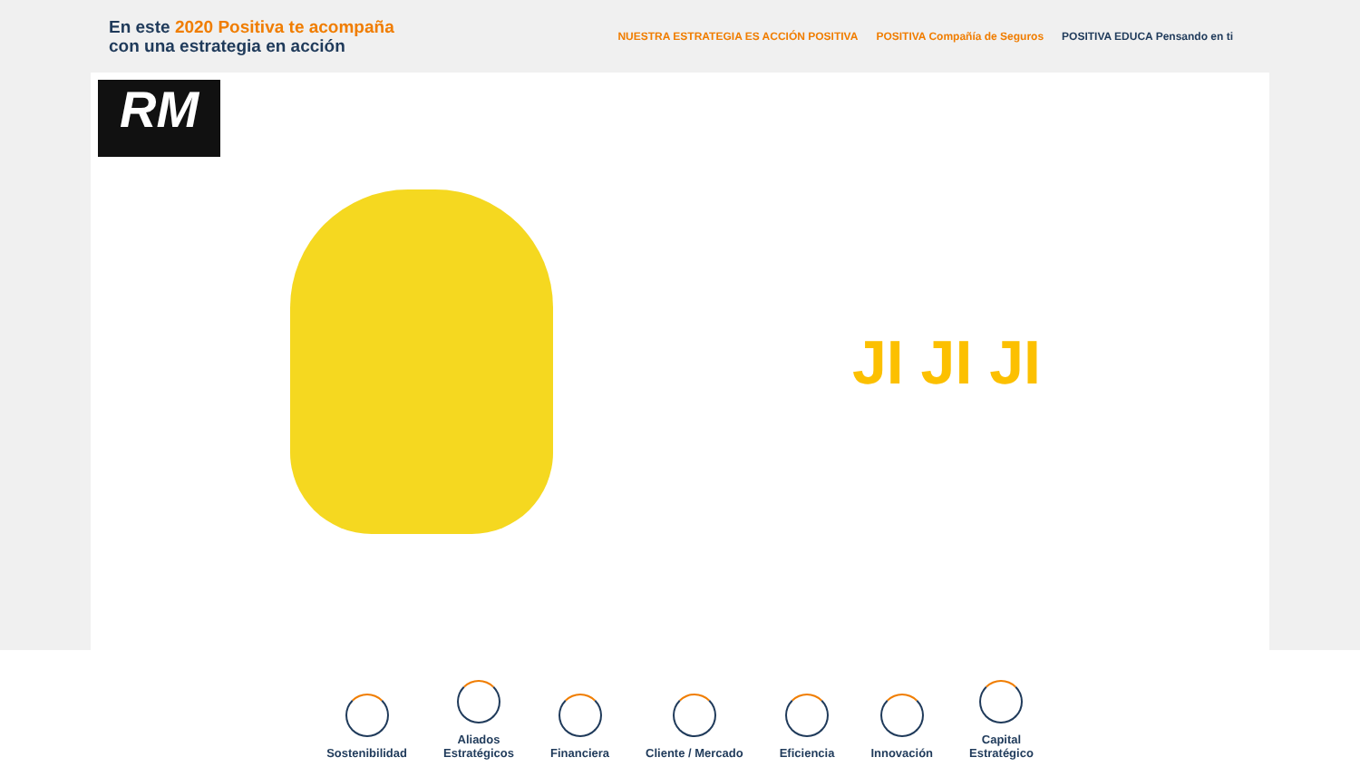En este 2020 Positiva te acompaña
con una estrategia en acción
NUESTRA ESTRATEGIA ES ACCIÓN POSITIVA POSITIVA Compañía de Seguros POSITIVA EDUCA Pensando en ti
RM
JI JI JI
Sostenibilidad
Aliados
Estratégicos
Financiera
Cliente / Mercado
Eficiencia
Innovación
Capital
Estratégico